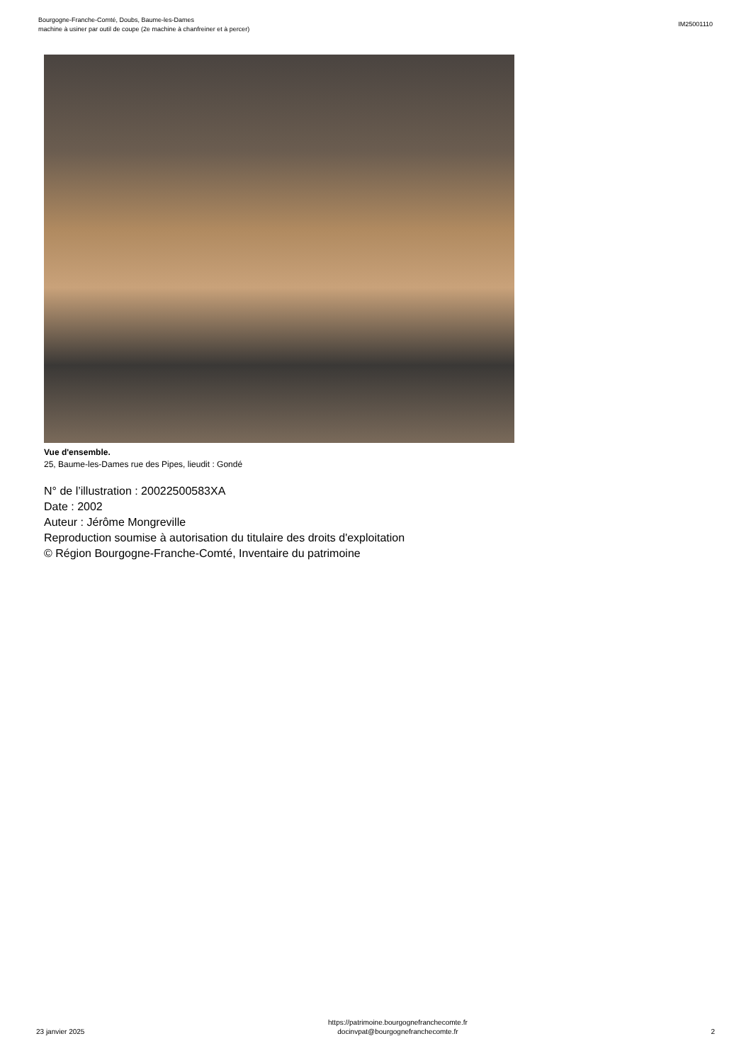Bourgogne-Franche-Comté, Doubs, Baume-les-Dames
machine à usiner par outil de coupe (2e machine à chanfreiner et à percer)
IM25001110
Vue d'ensemble.
25, Baume-les-Dames rue des Pipes, lieudit : Gondé
N° de l’illustration : 20022500583XA
Date : 2002
Auteur : Jérôme Mongreville
Reproduction soumise à autorisation du titulaire des droits d'exploitation
© Région Bourgogne-Franche-Comté, Inventaire du patrimoine
23 janvier 2025
https://patrimoine.bourgognefranchecomte.fr
docinvpat@bourgognefranchecomte.fr
2